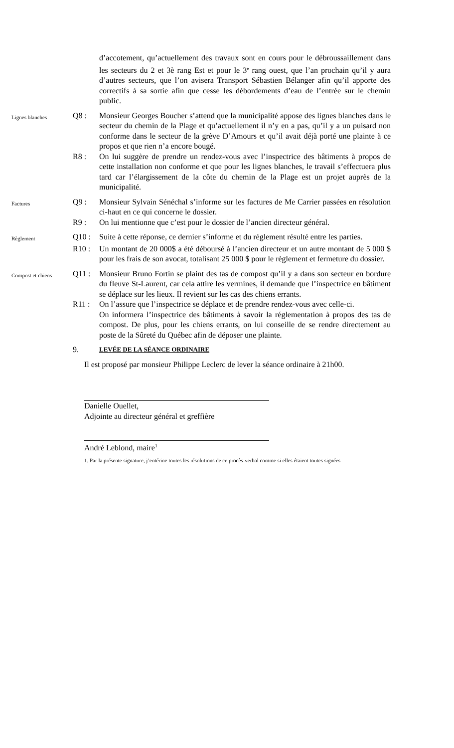d’accotement, qu’actuellement des travaux sont en cours pour le débroussaillement dans les secteurs du 2 et 3è rang Est et pour le 3<sup>e</sup> rang ouest, que l’an prochain qu’il y aura d’autres secteurs, que l’on avisera Transport Sébastien Bélanger afin qu’il apporte des correctifs à sa sortie afin que cesse les débordements d’eau de l’entrée sur le chemin public.
Lignes blanches
Q8 : Monsieur Georges Boucher s’attend que la municipalité appose des lignes blanches dans le secteur du chemin de la Plage et qu’actuellement il n’y en a pas, qu’il y a un puisard non conforme dans le secteur de la grève D’Amours et qu’il avait déjà porté une plainte à ce propos et que rien n’a encore bougé.
R8 : On lui suggère de prendre un rendez-vous avec l’inspectrice des bâtiments à propos de cette installation non conforme et que pour les lignes blanches, le travail s’effectuera plus tard car l’élargissement de la côte du chemin de la Plage est un projet auprès de la municipalité.
Factures
Q9 : Monsieur Sylvain Sénéchal s’informe sur les factures de Me Carrier passées en résolution ci-haut en ce qui concerne le dossier.
R9 : On lui mentionne que c’est pour le dossier de l’ancien directeur général.
Règlement
Q10 : Suite à cette réponse, ce dernier s’informe et du règlement résulté entre les parties.
R10 : Un montant de 20 000$ a été déboursé à l’ancien directeur et un autre montant de 5 000 $ pour les frais de son avocat, totalisant 25 000 $ pour le règlement et fermeture du dossier.
Compost et chiens
Q11 : Monsieur Bruno Fortin se plaint des tas de compost qu’il y a dans son secteur en bordure du fleuve St-Laurent, car cela attire les vermines, il demande que l’inspectrice en bâtiment se déplace sur les lieux. Il revient sur les cas des chiens errants.
R11 : On l’assure que l’inspectrice se déplace et de prendre rendez-vous avec celle-ci.
On informera l’inspectrice des bâtiments à savoir la réglementation à propos des tas de compost. De plus, pour les chiens errants, on lui conseille de se rendre directement au poste de la Sûreté du Québec afin de déposer une plainte.
9.
LEVÉE DE LA SÉANCE ORDINAIRE
Il est proposé par monsieur Philippe Leclerc de lever la séance ordinaire à 21h00.
Danielle Ouellet,
Adjointe au directeur général et greffière
André Leblond, maire<sup>1</sup>
1. Par la présente signature, j’entérine toutes les résolutions de ce procès-verbal comme si elles étaient toutes signées